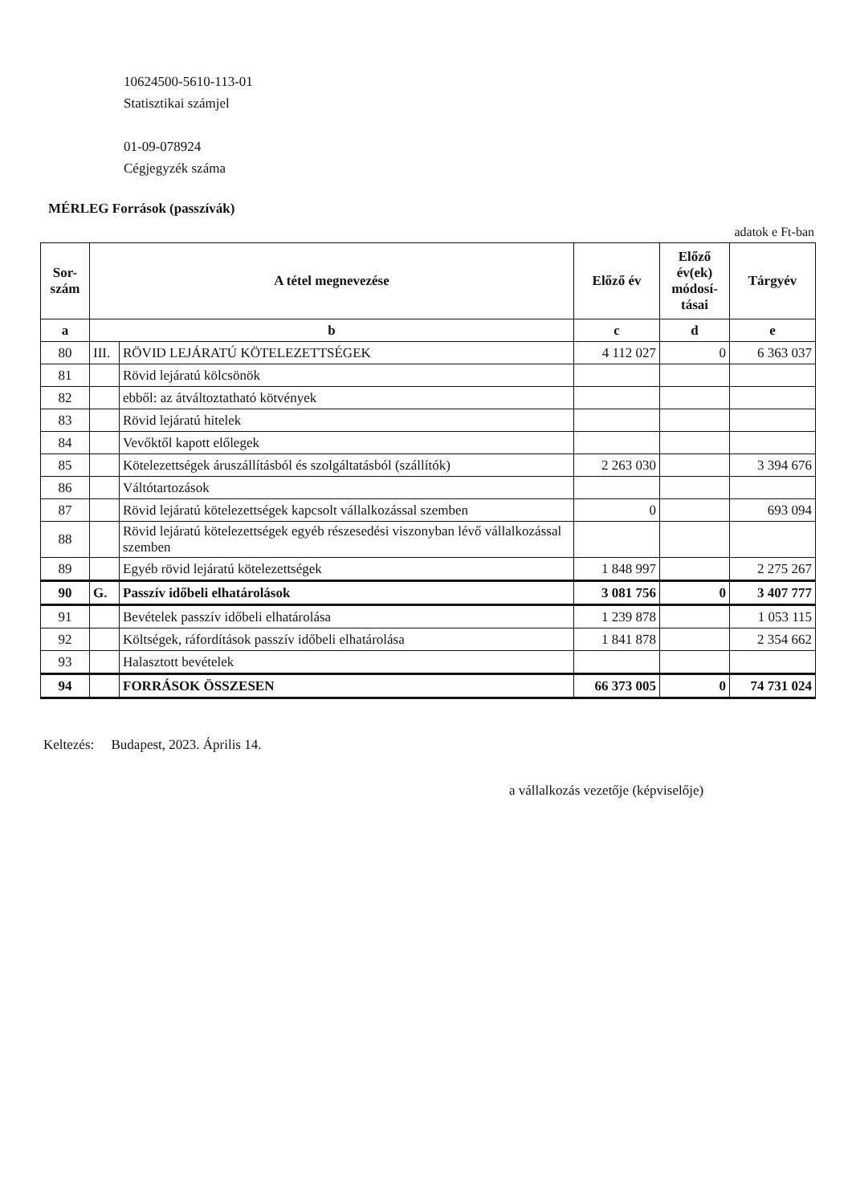10624500-5610-113-01
Statisztikai számjel
01-09-078924
Cégjegyzék száma
MÉRLEG Források (passzívák)
adatok e Ft-ban
| Sor- szám | A tétel megnevezése | | Előző év | Előző év(ek) módosí-tásai | Tárgyév |
| --- | --- | --- | --- | --- | --- |
| a | b | | c | d | e |
| 80 | III. | RÖVID LEJÁRATÚ KÖTELEZETTSÉGEK | 4 112 027 | 0 | 6 363 037 |
| 81 | | Rövid lejáratú kölcsönök | | | |
| 82 | | ebből: az átváltoztatható kötvények | | | |
| 83 | | Rövid lejáratú hitelek | | | |
| 84 | | Vevőktől kapott előlegek | | | |
| 85 | | Kötelezettségek áruszállításból és szolgáltatásból (szállítók) | 2 263 030 | | 3 394 676 |
| 86 | | Váltótartozások | | | |
| 87 | | Rövid lejáratú kötelezettségek kapcsolt vállalkozással szemben | 0 | | 693 094 |
| 88 | | Rövid lejáratú kötelezettségek egyéb részesedési viszonyban lévő vállalkozással szemben | | | |
| 89 | | Egyéb rövid lejáratú kötelezettségek | 1 848 997 | | 2 275 267 |
| 90 | G. | Passzív időbeli elhatárolások | 3 081 756 | 0 | 3 407 777 |
| 91 | | Bevételek passzív időbeli elhatárolása | 1 239 878 | | 1 053 115 |
| 92 | | Költségek, ráfordítások passzív időbeli elhatárolása | 1 841 878 | | 2 354 662 |
| 93 | | Halasztott bevételek | | | |
| 94 | | FORRÁSOK ÖSSZESEN | 66 373 005 | 0 | 74 731 024 |
Keltezés: Budapest, 2023. Április 14.
a vállalkozás vezetője (képviselője)